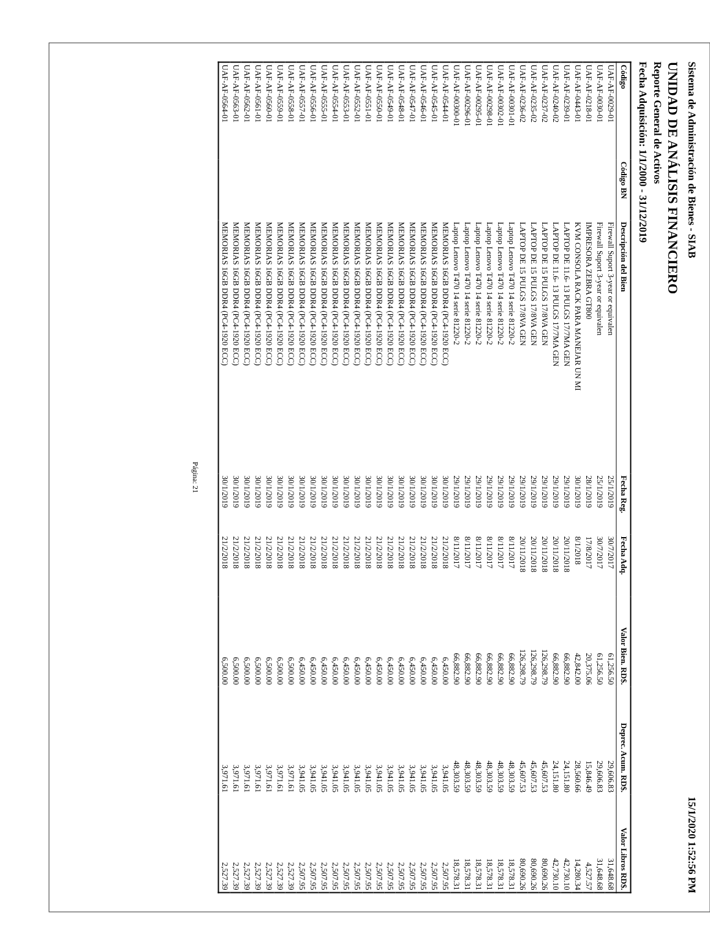Sistema de Administración de Bienes - SIAB 15/1/2020 1:52:56 PM
UNIDAD DE ANÁLISIS FINANCIERO
Reporte General de Activos
Fecha Adquisición: 1/1/2000 - 31/12/2019
| Código | Código BN | Descripción del Bien | Fecha Reg. | Fecha Adq. | Valor Bien. RD$. | Deprec. Acum. RD$. | Valor Libros RD$. |
| --- | --- | --- | --- | --- | --- | --- | --- |
| UAF-AF-0029-01 | | Firewall Suport 3-year or equivalen | 25/1/2019 | 30/7/2017 | 61,256.50 | 29,606.83 | 31,648.68 |
| UAF-AF-0030-01 | | Firewall Suport 3-year or equivalen | 25/1/2019 | 30/7/2017 | 61,256.50 | 29,606.83 | 31,648.68 |
| UAF-AF-0218-01 | | IMPRESORA ZEBRA GT800 | 28/1/2019 | 17/8/2017 | 20,375.06 | 15,846.49 | 4,527.57 |
| UAF-AF-0443-01 | | KVM CONSOLA RACK PARA MANEJAR UN MI | 30/1/2019 | 8/1/2018 | 42,842.00 | 28,560.66 | 14,280.34 |
| UAF-AF-0239-01 | | LAPTOP DE 11.6- 13 PULGS 17/7MA GEN | 29/1/2019 | 20/11/2018 | 66,882.90 | 24,151.80 | 42,730.10 |
| UAF-AF-0240-02 | | LAPTOP DE 11.6- 13 PULGS 17/7MA GEN | 29/1/2019 | 20/11/2018 | 66,882.90 | 24,151.80 | 42,730.10 |
| UAF-AF-0237-02 | | LAPTOP DE 15 PULGS 17/8VA GEN | 29/1/2019 | 20/11/2018 | 126,298.79 | 45,607.53 | 80,690.26 |
| UAF-AF-0235-02 | | LAPTOP DE 15 PULGS 17/8VA GEN | 29/1/2019 | 20/11/2018 | 126,298.79 | 45,607.53 | 80,690.26 |
| UAF-AF-0236-02 | | LAPTOP DE 15 PULGS 17/8VA GEN | 29/1/2019 | 20/11/2018 | 126,298.79 | 45,607.53 | 80,690.26 |
| UAF-AF-00301-01 | | Laptop Lenovo T470 14 serie 81220-2 | 29/1/2019 | 8/11/2017 | 66,882.90 | 48,303.59 | 18,578.31 |
| UAF-AF-00302-01 | | Laptop Lenovo T470 14 serie 81220-2 | 29/1/2019 | 8/11/2017 | 66,882.90 | 48,303.59 | 18,578.31 |
| UAF-AF-00298-01 | | Laptop Lenovo T470 14 serie 81220-2 | 29/1/2019 | 8/11/2017 | 66,882.90 | 48,303.59 | 18,578.31 |
| UAF-AF-00295-01 | | Laptop Lenovo T470 14 serie 81220-2 | 29/1/2019 | 8/11/2017 | 66,882.90 | 48,303.59 | 18,578.31 |
| UAF-AF-00296-01 | | Laptop Lenovo T470 14 serie 81220-2 | 29/1/2019 | 8/11/2017 | 66,882.90 | 48,303.59 | 18,578.31 |
| UAF-AF-00300-01 | | Laptop Lenovo T470 14 serie 81220-2 | 29/1/2019 | 8/11/2017 | 66,882.90 | 48,303.59 | 18,578.31 |
| UAF-AF-0544-01 | | MEMORIAS 16GB DDR4 (PC4-1920 ECC) | 30/1/2019 | 21/2/2018 | 6,450.00 | 3,941.05 | 2,507.95 |
| UAF-AF-0545-01 | | MEMORIAS 16GB DDR4 (PC4-1920 ECC) | 30/1/2019 | 21/2/2018 | 6,450.00 | 3,941.05 | 2,507.95 |
| UAF-AF-0546-01 | | MEMORIAS 16GB DDR4 (PC4-1920 ECC) | 30/1/2019 | 21/2/2018 | 6,450.00 | 3,941.05 | 2,507.95 |
| UAF-AF-0547-01 | | MEMORIAS 16GB DDR4 (PC4-1920 ECC) | 30/1/2019 | 21/2/2018 | 6,450.00 | 3,941.05 | 2,507.95 |
| UAF-AF-0548-01 | | MEMORIAS 16GB DDR4 (PC4-1920 ECC) | 30/1/2019 | 21/2/2018 | 6,450.00 | 3,941.05 | 2,507.95 |
| UAF-AF-0549-01 | | MEMORIAS 16GB DDR4 (PC4-1920 ECC) | 30/1/2019 | 21/2/2018 | 6,450.00 | 3,941.05 | 2,507.95 |
| UAF-AF-0550-01 | | MEMORIAS 16GB DDR4 (PC4-1920 ECC) | 30/1/2019 | 21/2/2018 | 6,450.00 | 3,941.05 | 2,507.95 |
| UAF-AF-0551-01 | | MEMORIAS 16GB DDR4 (PC4-1920 ECC) | 30/1/2019 | 21/2/2018 | 6,450.00 | 3,941.05 | 2,507.95 |
| UAF-AF-0552-01 | | MEMORIAS 16GB DDR4 (PC4-1920 ECC) | 30/1/2019 | 21/2/2018 | 6,450.00 | 3,941.05 | 2,507.95 |
| UAF-AF-0553-01 | | MEMORIAS 16GB DDR4 (PC4-1920 ECC) | 30/1/2019 | 21/2/2018 | 6,450.00 | 3,941.05 | 2,507.95 |
| UAF-AF-0554-01 | | MEMORIAS 16GB DDR4 (PC4-1920 ECC) | 30/1/2019 | 21/2/2018 | 6,450.00 | 3,941.05 | 2,507.95 |
| UAF-AF-0555-01 | | MEMORIAS 16GB DDR4 (PC4-1920 ECC) | 30/1/2019 | 21/2/2018 | 6,450.00 | 3,941.05 | 2,507.95 |
| UAF-AF-0556-01 | | MEMORIAS 16GB DDR4 (PC4-1920 ECC) | 30/1/2019 | 21/2/2018 | 6,450.00 | 3,941.05 | 2,507.95 |
| UAF-AF-0557-01 | | MEMORIAS 16GB DDR4 (PC4-1920 ECC) | 30/1/2019 | 21/2/2018 | 6,450.00 | 3,941.05 | 2,507.95 |
| UAF-AF-0558-01 | | MEMORIAS 16GB DDR4 (PC4-1920 ECC) | 30/1/2019 | 21/2/2018 | 6,500.00 | 3,971.61 | 2,527.39 |
| UAF-AF-0559-01 | | MEMORIAS 16GB DDR4 (PC4-1920 ECC) | 30/1/2019 | 21/2/2018 | 6,500.00 | 3,971.61 | 2,527.39 |
| UAF-AF-0560-01 | | MEMORIAS 16GB DDR4 (PC4-1920 ECC) | 30/1/2019 | 21/2/2018 | 6,500.00 | 3,971.61 | 2,527.39 |
| UAF-AF-0561-01 | | MEMORIAS 16GB DDR4 (PC4-1920 ECC) | 30/1/2019 | 21/2/2018 | 6,500.00 | 3,971.61 | 2,527.39 |
| UAF-AF-0562-01 | | MEMORIAS 16GB DDR4 (PC4-1920 ECC) | 30/1/2019 | 21/2/2018 | 6,500.00 | 3,971.61 | 2,527.39 |
| UAF-AF-0563-01 | | MEMORIAS 16GB DDR4 (PC4-1920 ECC) | 30/1/2019 | 21/2/2018 | 6,500.00 | 3,971.61 | 2,527.39 |
| UAF-AF-0564-01 | | MEMORIAS 16GB DDR4 (PC4-1920 ECC) | 30/1/2019 | 21/2/2018 | 6,500.00 | 3,971.61 | 2,527.39 |
Página: 21